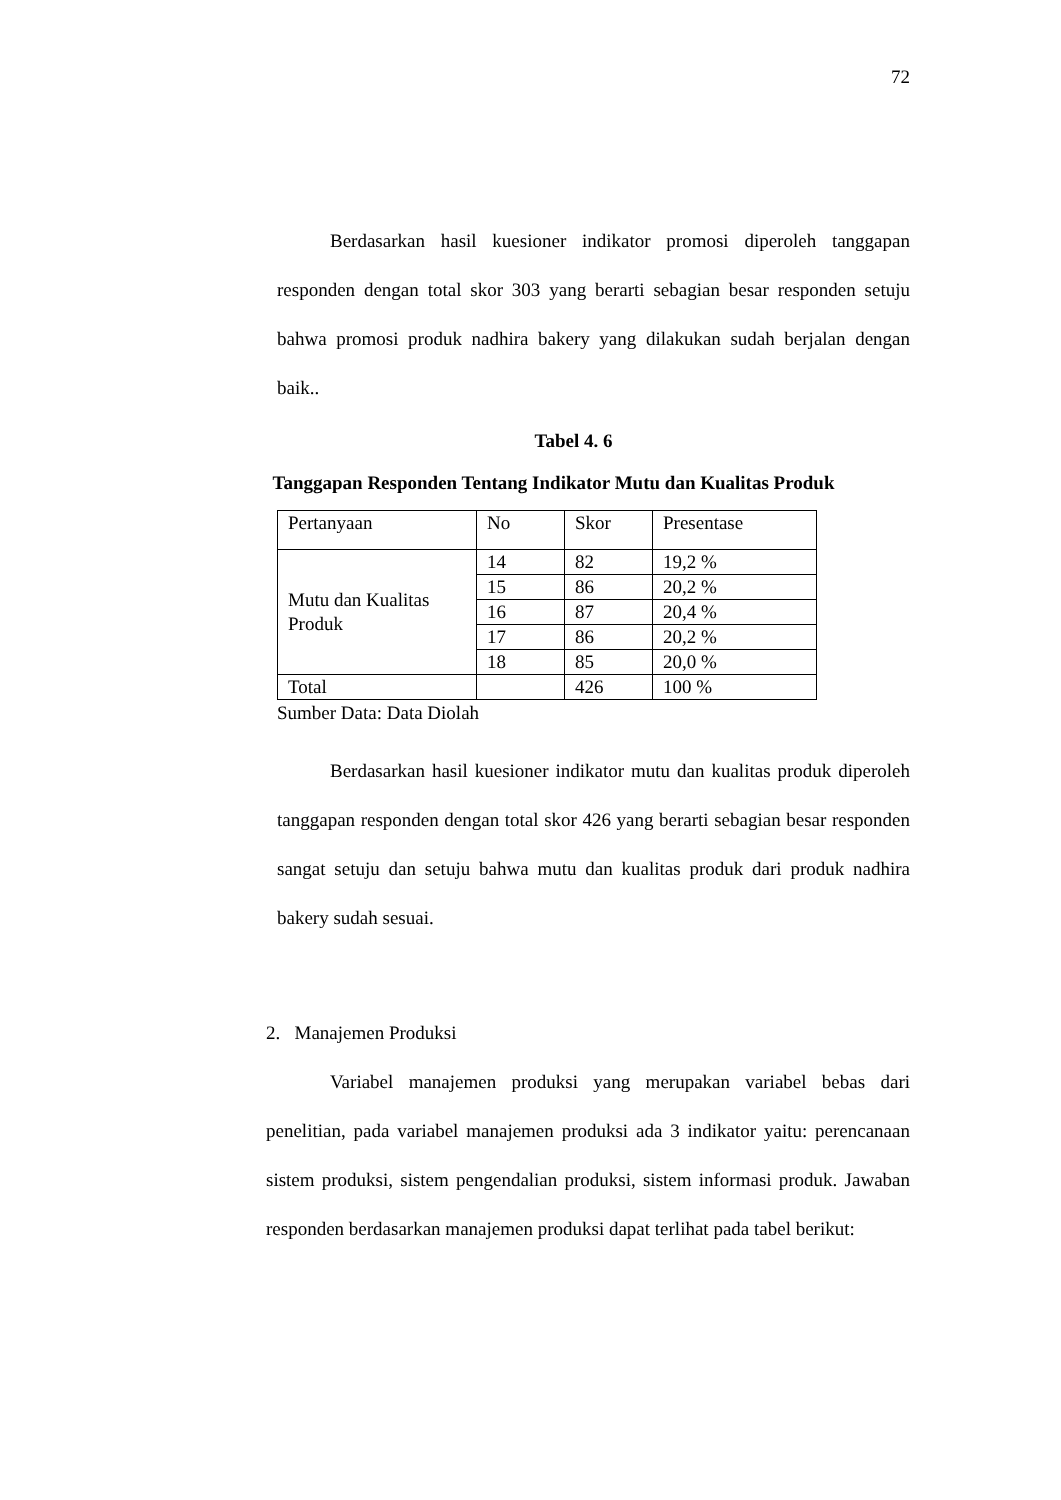72
Berdasarkan hasil kuesioner indikator promosi diperoleh tanggapan responden dengan total skor 303 yang berarti sebagian besar responden setuju bahwa promosi produk nadhira bakery yang dilakukan sudah berjalan dengan baik..
Tabel 4. 6
Tanggapan Responden Tentang Indikator Mutu dan Kualitas Produk
| Pertanyaan | No | Skor | Presentase |
| Mutu dan Kualitas Produk | 14 | 82 | 19,2 % |
| | 15 | 86 | 20,2 % |
| | 16 | 87 | 20,4 % |
| | 17 | 86 | 20,2 % |
| | 18 | 85 | 20,0 % |
| Total | | 426 | 100 % |
Sumber Data: Data Diolah
Berdasarkan hasil kuesioner indikator mutu dan kualitas produk diperoleh tanggapan responden dengan total skor 426 yang berarti sebagian besar responden sangat setuju dan setuju bahwa mutu dan kualitas produk dari produk nadhira bakery sudah sesuai.
2. Manajemen Produksi
Variabel manajemen produksi yang merupakan variabel bebas dari penelitian, pada variabel manajemen produksi ada 3 indikator yaitu: perencanaan sistem produksi, sistem pengendalian produksi, sistem informasi produk. Jawaban responden berdasarkan manajemen produksi dapat terlihat pada tabel berikut: